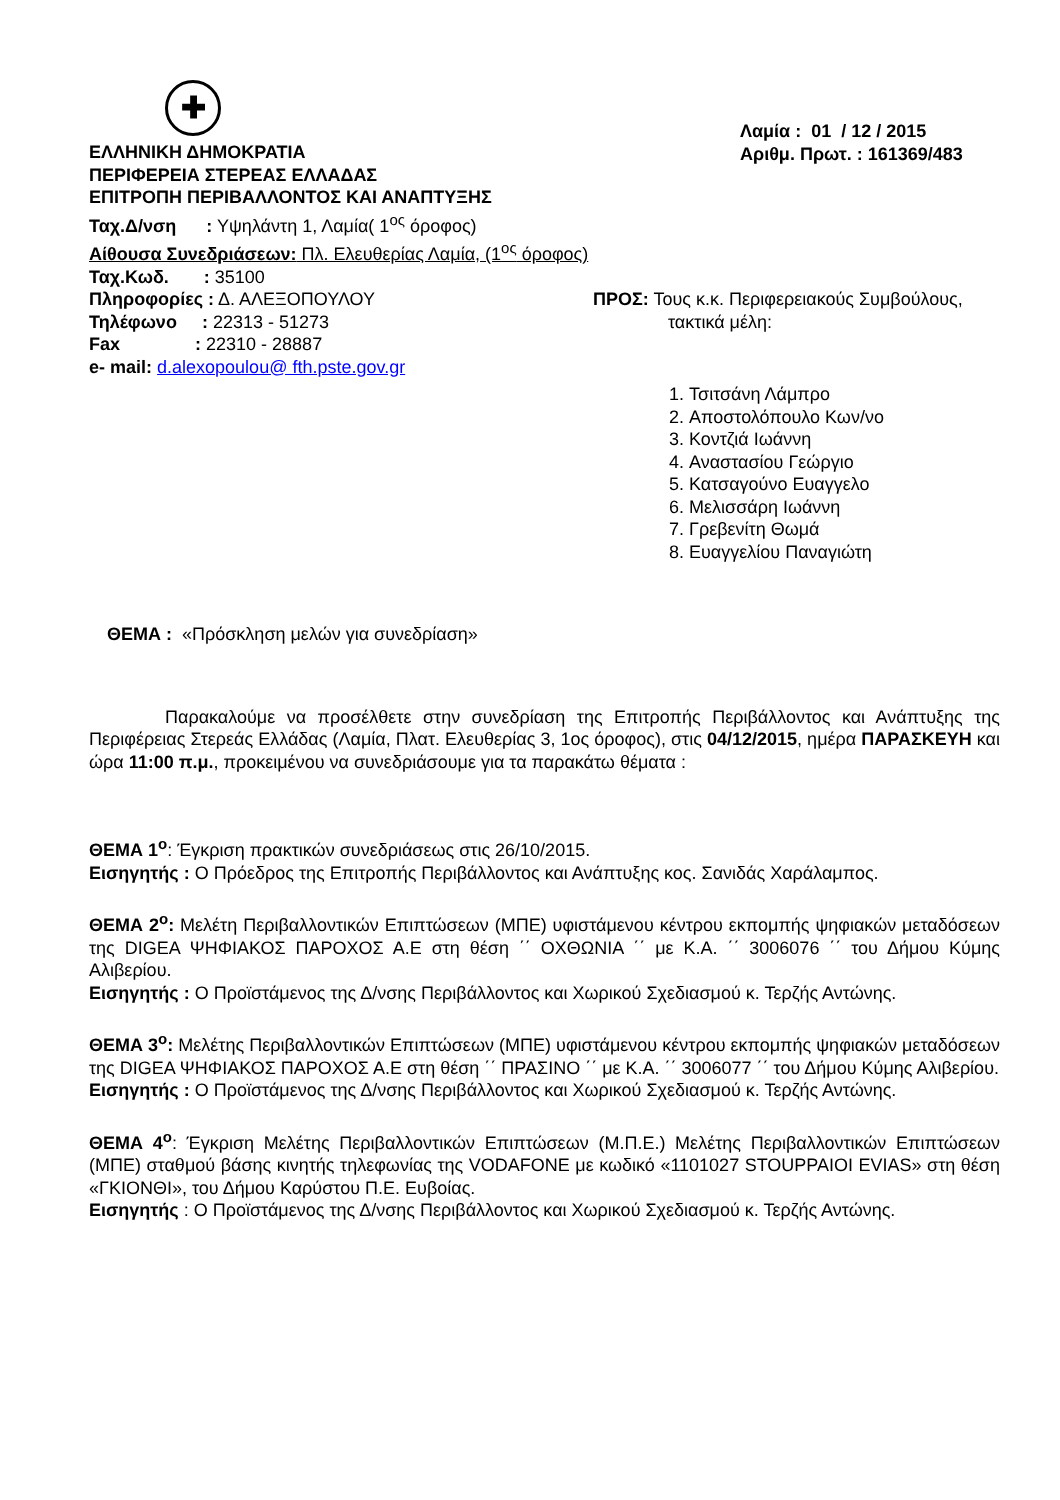✚
ΕΛΛΗΝΙΚΗ ΔΗΜΟΚΡΑΤΙΑ
ΠΕΡΙΦΕΡΕΙΑ ΣΤΕΡΕΑΣ ΕΛΛΑΔΑΣ
ΕΠΙΤΡΟΠΗ ΠΕΡΙΒΑΛΛΟΝΤΟΣ ΚΑΙ ΑΝΑΠΤΥΞΗΣ
Ταχ.Δ/νση : Υψηλάντη 1, Λαμία( 1<sup>ος</sup> όροφος)
Αίθουσα Συνεδριάσεων: Πλ. Ελευθερίας Λαμία, (1<sup>ος</sup> όροφος)
Ταχ.Κωδ. : 35100
Πληροφορίες : Δ. ΑΛΕΞΟΠΟΥΛΟΥ
Τηλέφωνο : 22313 - 51273
Fax : 22310 - 28887
e- mail: d.alexopoulou@ fth.pste.gov.gr
Λαμία : 01 / 12 / 2015
Αριθμ. Πρωτ. : 161369/483
ΠΡΟΣ: Τους κ.κ. Περιφερειακούς Συμβούλους,
τακτικά μέλη:
1. Τσιτσάνη Λάμπρο
2. Αποστολόπουλο Κων/νο
3. Κοντζιά Ιωάννη
4. Αναστασίου Γεώργιο
5. Κατσαγούνο Ευαγγελο
6. Μελισσάρη Ιωάννη
7. Γρεβενίτη Θωμά
8. Ευαγγελίου Παναγιώτη
ΘΕΜΑ : «Πρόσκληση μελών για συνεδρίαση»
Παρακαλούμε να προσέλθετε στην συνεδρίαση της Επιτροπής Περιβάλλοντος και Ανάπτυξης της Περιφέρειας Στερεάς Ελλάδας (Λαμία, Πλατ. Ελευθερίας 3, 1ος όροφος), στις 04/12/2015, ημέρα ΠΑΡΑΣΚΕΥΗ και ώρα 11:00 π.μ., προκειμένου να συνεδριάσουμε για τα παρακάτω θέματα :
ΘΕΜΑ 1<sup>ο</sup>: Έγκριση πρακτικών συνεδριάσεως στις 26/10/2015.
Εισηγητής : Ο Πρόεδρος της Επιτροπής Περιβάλλοντος και Ανάπτυξης κος. Σανιδάς Χαράλαμπος.
ΘΕΜΑ 2<sup>ο</sup>: Μελέτη Περιβαλλοντικών Επιπτώσεων (ΜΠΕ) υφιστάμενου κέντρου εκπομπής ψηφιακών μεταδόσεων της DIGEA ΨΗΦΙΑΚΟΣ ΠΑΡΟΧΟΣ Α.Ε στη θέση ΄΄ ΟΧΘΩΝΙΑ ΄΄ με Κ.Α. ΄΄ 3006076 ΄΄ του Δήμου Κύμης Αλιβερίου.
Εισηγητής : Ο Προϊστάμενος της Δ/νσης Περιβάλλοντος και Χωρικού Σχεδιασμού κ. Τερζής Αντώνης.
ΘΕΜΑ 3<sup>ο</sup>: Μελέτης Περιβαλλοντικών Επιπτώσεων (ΜΠΕ) υφιστάμενου κέντρου εκπομπής ψηφιακών μεταδόσεων της DIGEA ΨΗΦΙΑΚΟΣ ΠΑΡΟΧΟΣ Α.Ε στη θέση ΄΄ ΠΡΑΣΙΝΟ ΄΄ με Κ.Α. ΄΄ 3006077 ΄΄ του Δήμου Κύμης Αλιβερίου.
Εισηγητής : Ο Προϊστάμενος της Δ/νσης Περιβάλλοντος και Χωρικού Σχεδιασμού κ. Τερζής Αντώνης.
ΘΕΜΑ 4<sup>ο</sup>: Έγκριση Μελέτης Περιβαλλοντικών Επιπτώσεων (Μ.Π.Ε.) Μελέτης Περιβαλλοντικών Επιπτώσεων (ΜΠΕ) σταθμού βάσης κινητής τηλεφωνίας της VODAFONE με κωδικό «1101027 STOUPPAIOI EVIAS» στη θέση «ΓΚΙΟΝΘΙ», του Δήμου Καρύστου Π.Ε. Ευβοίας.
Εισηγητής : Ο Προϊστάμενος της Δ/νσης Περιβάλλοντος και Χωρικού Σχεδιασμού κ. Τερζής Αντώνης.